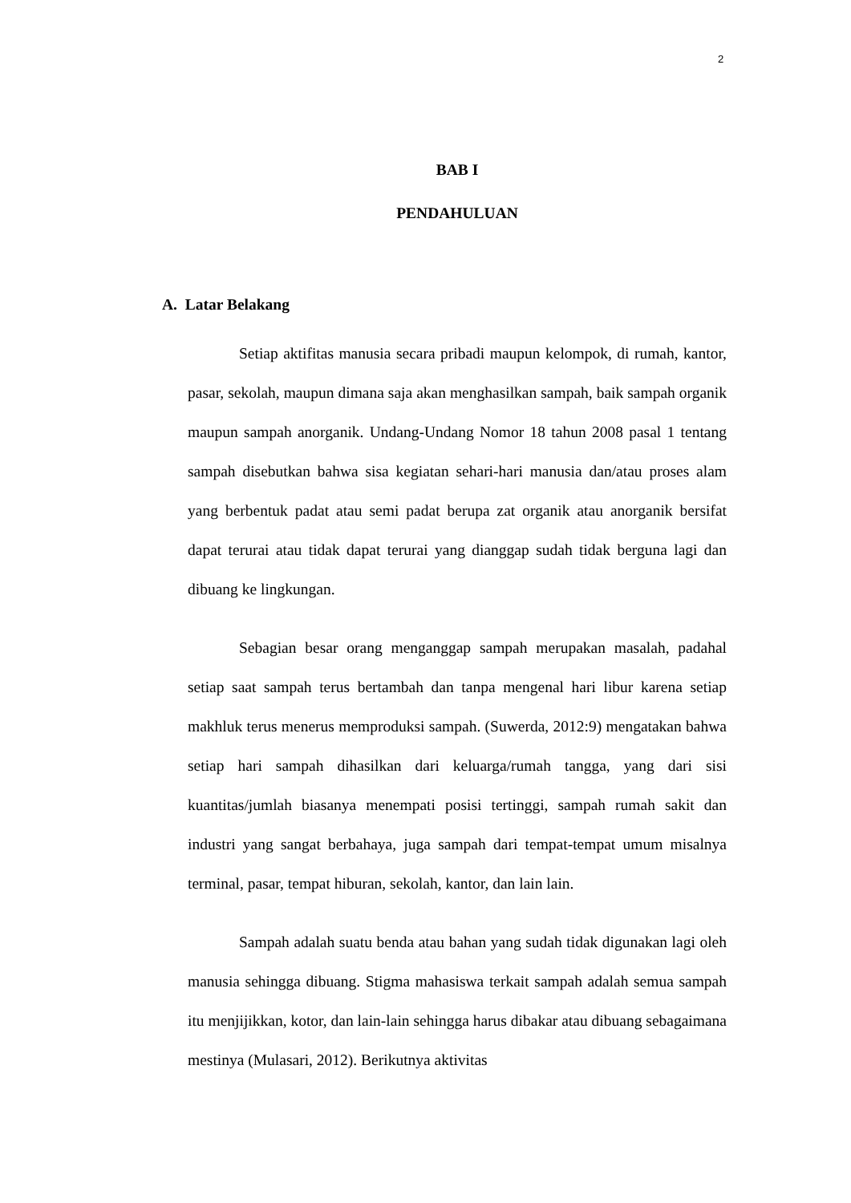2
BAB I
PENDAHULUAN
A. Latar Belakang
Setiap aktifitas manusia secara pribadi maupun kelompok, di rumah, kantor, pasar, sekolah, maupun dimana saja akan menghasilkan sampah, baik sampah organik maupun sampah anorganik. Undang-Undang Nomor 18 tahun 2008 pasal 1 tentang sampah disebutkan bahwa sisa kegiatan sehari-hari manusia dan/atau proses alam yang berbentuk padat atau semi padat berupa zat organik atau anorganik bersifat dapat terurai atau tidak dapat terurai yang dianggap sudah tidak berguna lagi dan dibuang ke lingkungan.
Sebagian besar orang menganggap sampah merupakan masalah, padahal setiap saat sampah terus bertambah dan tanpa mengenal hari libur karena setiap makhluk terus menerus memproduksi sampah. (Suwerda, 2012:9) mengatakan bahwa setiap hari sampah dihasilkan dari keluarga/rumah tangga, yang dari sisi kuantitas/jumlah biasanya menempati posisi tertinggi, sampah rumah sakit dan industri yang sangat berbahaya, juga sampah dari tempat-tempat umum misalnya terminal, pasar, tempat hiburan, sekolah, kantor, dan lain lain.
Sampah adalah suatu benda atau bahan yang sudah tidak digunakan lagi oleh manusia sehingga dibuang. Stigma mahasiswa terkait sampah adalah semua sampah itu menjijikkan, kotor, dan lain-lain sehingga harus dibakar atau dibuang sebagaimana mestinya (Mulasari, 2012). Berikutnya aktivitas